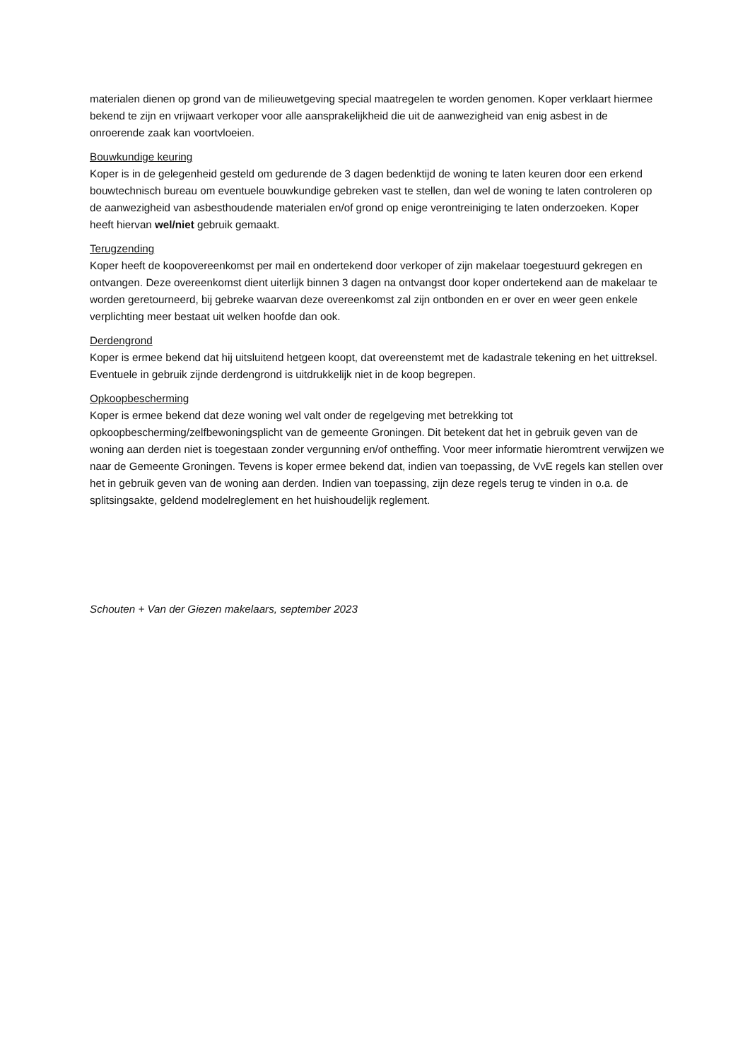materialen dienen op grond van de milieuwetgeving special maatregelen te worden genomen. Koper verklaart hiermee bekend te zijn en vrijwaart verkoper voor alle aansprakelijkheid die uit de aanwezigheid van enig asbest in de onroerende zaak kan voortvloeien.
Bouwkundige keuring
Koper is in de gelegenheid gesteld om gedurende de 3 dagen bedenktijd de woning te laten keuren door een erkend bouwtechnisch bureau om eventuele bouwkundige gebreken vast te stellen, dan wel de woning te laten controleren op de aanwezigheid van asbesthoudende materialen en/of grond op enige verontreiniging te laten onderzoeken. Koper heeft hiervan wel/niet gebruik gemaakt.
Terugzending
Koper heeft de koopovereenkomst per mail en ondertekend door verkoper of zijn makelaar toegestuurd gekregen en ontvangen. Deze overeenkomst dient uiterlijk binnen 3 dagen na ontvangst door koper ondertekend aan de makelaar te worden geretourneerd, bij gebreke waarvan deze overeenkomst zal zijn ontbonden en er over en weer geen enkele verplichting meer bestaat uit welken hoofde dan ook.
Derdengrond
Koper is ermee bekend dat hij uitsluitend hetgeen koopt, dat overeenstemt met de kadastrale tekening en het uittreksel. Eventuele in gebruik zijnde derdengrond is uitdrukkelijk niet in de koop begrepen.
Opkoopbescherming
Koper is ermee bekend dat deze woning wel valt onder de regelgeving met betrekking tot opkoopbescherming/zelfbewoningsplicht van de gemeente Groningen. Dit betekent dat het in gebruik geven van de woning aan derden niet is toegestaan zonder vergunning en/of ontheffing. Voor meer informatie hieromtrent verwijzen we naar de Gemeente Groningen. Tevens is koper ermee bekend dat, indien van toepassing, de VvE regels kan stellen over het in gebruik geven van de woning aan derden. Indien van toepassing, zijn deze regels terug te vinden in o.a. de splitsingsakte, geldend modelreglement en het huishoudelijk reglement.
Schouten + Van der Giezen makelaars, september 2023